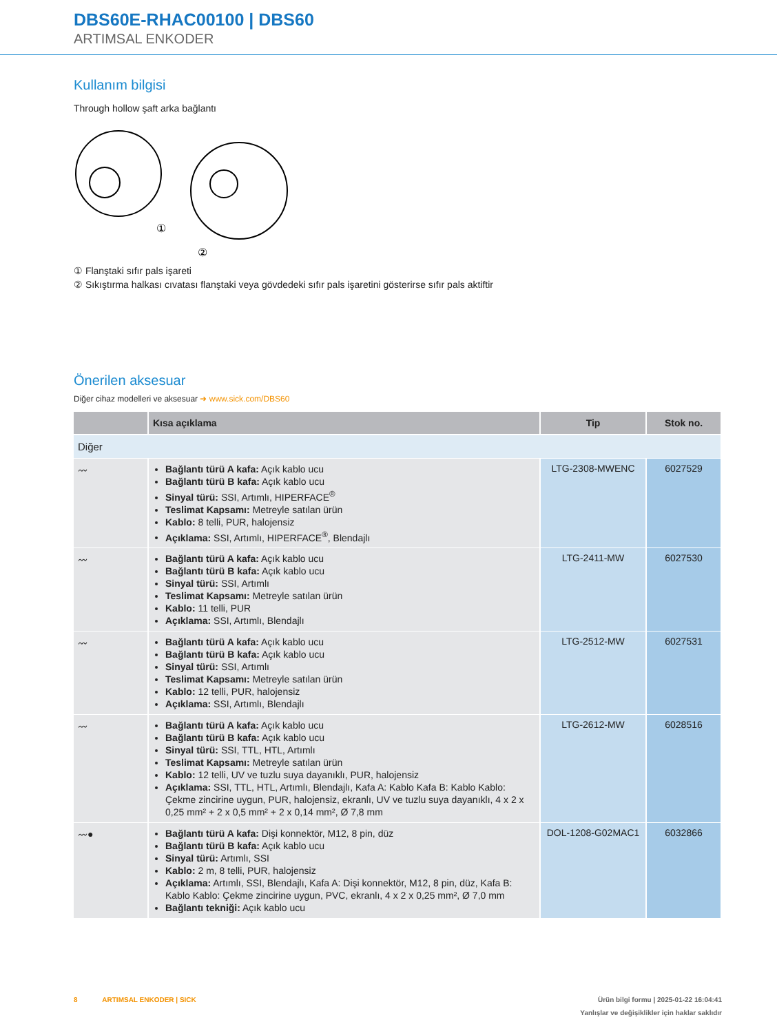DBS60E-RHAC00100 | DBS60
ARTIMSAL ENKODER
Kullanım bilgisi
Through hollow şaft arka bağlantı
①
②
① Flanştaki sıfır pals işareti
② Sıkıştırma halkası cıvatası flanştaki veya gövdedeki sıfır pals işaretini gösterirse sıfır pals aktiftir
Önerilen aksesuar
Diğer cihaz modelleri ve aksesuar ➜ www.sick.com/DBS60
| | Kısa açıklama | Tip | Stok no. |
| --- | --- | --- | --- |
| Diğer | | | |
| 〰 | Bağlantı türü A kafa: Açık kablo ucu Bağlantı türü B kafa: Açık kablo ucu Sinyal türü: SSI, Artımlı, HIPERFACE<sup>®</sup> Teslimat Kapsamı: Metreyle satılan ürün Kablo: 8 telli, PUR, halojensiz Açıklama: SSI, Artımlı, HIPERFACE<sup>®</sup>, Blendajlı | LTG-2308-MWENC | 6027529 |
| 〰 | Bağlantı türü A kafa: Açık kablo ucu Bağlantı türü B kafa: Açık kablo ucu Sinyal türü: SSI, Artımlı Teslimat Kapsamı: Metreyle satılan ürün Kablo: 11 telli, PUR Açıklama: SSI, Artımlı, Blendajlı | LTG-2411-MW | 6027530 |
| 〰 | Bağlantı türü A kafa: Açık kablo ucu Bağlantı türü B kafa: Açık kablo ucu Sinyal türü: SSI, Artımlı Teslimat Kapsamı: Metreyle satılan ürün Kablo: 12 telli, PUR, halojensiz Açıklama: SSI, Artımlı, Blendajlı | LTG-2512-MW | 6027531 |
| 〰 | Bağlantı türü A kafa: Açık kablo ucu Bağlantı türü B kafa: Açık kablo ucu Sinyal türü: SSI, TTL, HTL, Artımlı Teslimat Kapsamı: Metreyle satılan ürün Kablo: 12 telli, UV ve tuzlu suya dayanıklı, PUR, halojensiz Açıklama: SSI, TTL, HTL, Artımlı, Blendajlı, Kafa A: Kablo Kafa B: Kablo Kablo: Çekme zincirine uygun, PUR, halojensiz, ekranlı, UV ve tuzlu suya dayanıklı, 4 x 2 x 0,25 mm² + 2 x 0,5 mm² + 2 x 0,14 mm², Ø 7,8 mm | LTG-2612-MW | 6028516 |
| 〰● | Bağlantı türü A kafa: Dişi konnektör, M12, 8 pin, düz Bağlantı türü B kafa: Açık kablo ucu Sinyal türü: Artımlı, SSI Kablo: 2 m, 8 telli, PUR, halojensiz Açıklama: Artımlı, SSI, Blendajlı, Kafa A: Dişi konnektör, M12, 8 pin, düz, Kafa B: Kablo Kablo: Çekme zincirine uygun, PVC, ekranlı, 4 x 2 x 0,25 mm², Ø 7,0 mm Bağlantı tekniği: Açık kablo ucu | DOL-1208-G02MAC1 | 6032866 |
8 ARTIMSAL ENKODER | SICK Ürün bilgi formu | 2025-01-22 16:04:41
Yanlışlar ve değişiklikler için haklar saklıdır